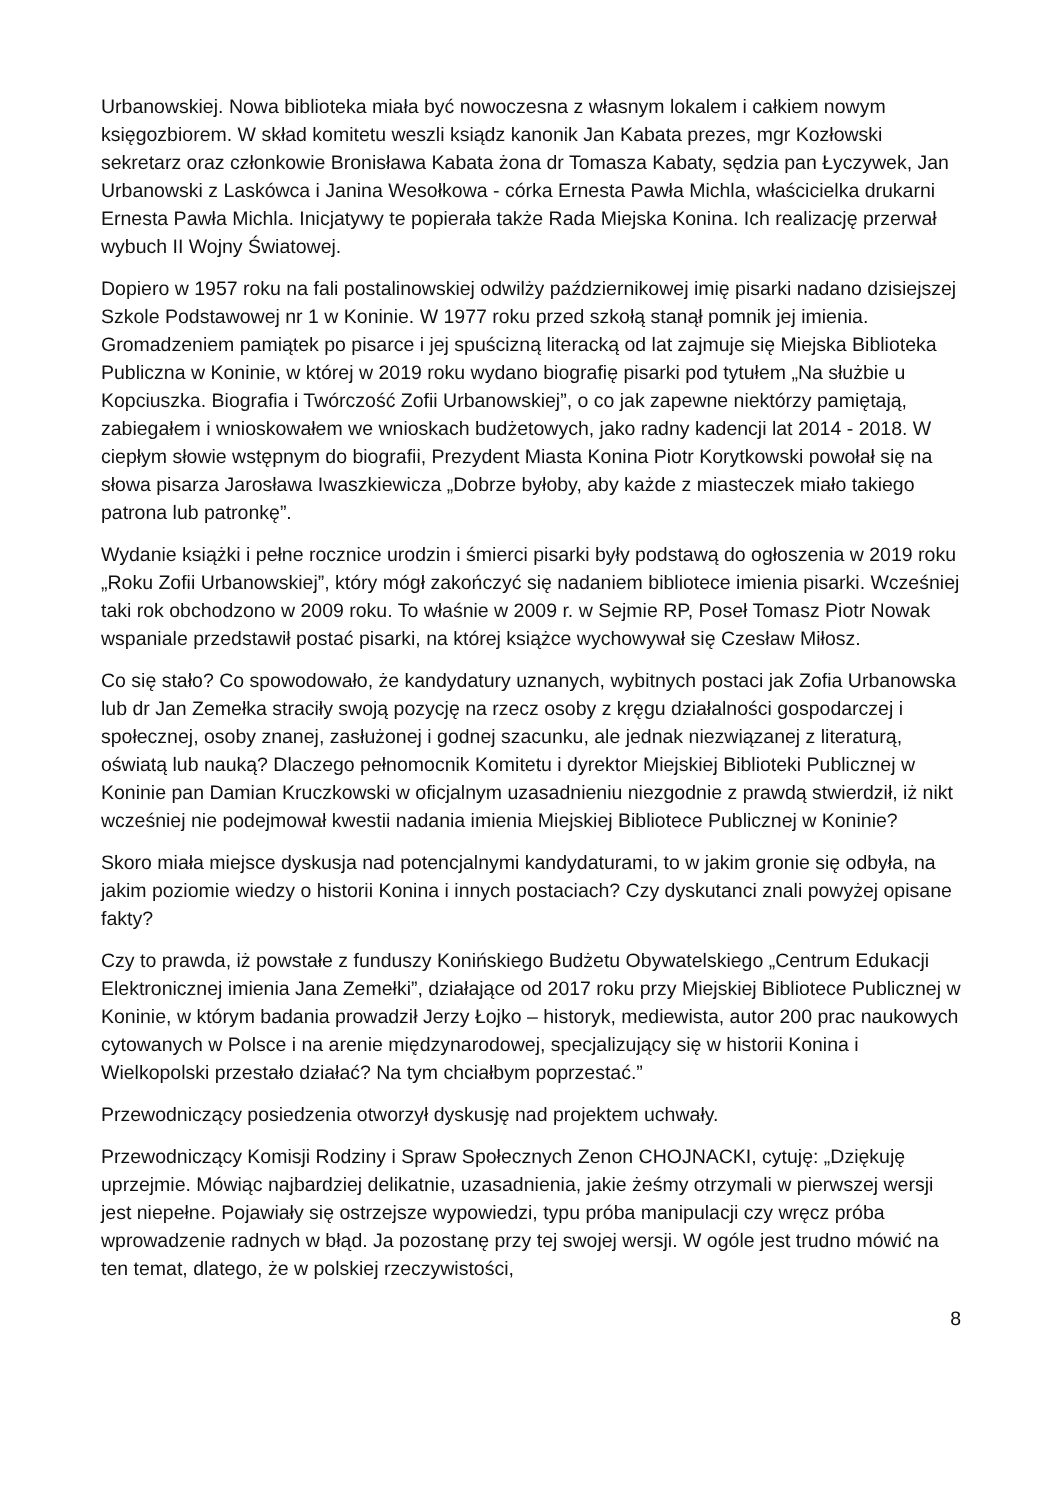Urbanowskiej. Nowa biblioteka miała być nowoczesna z własnym lokalem i całkiem nowym księgozbiorem. W skład komitetu weszli ksiądz kanonik Jan Kabata prezes, mgr Kozłowski sekretarz oraz członkowie Bronisława Kabata żona dr Tomasza Kabaty, sędzia pan Łyczywek, Jan Urbanowski z Laskówca i Janina Wesołkowa - córka Ernesta Pawła Michla, właścicielka drukarni Ernesta Pawła Michla. Inicjatywy te popierała także Rada Miejska Konina. Ich realizację przerwał wybuch II Wojny Światowej.
Dopiero w 1957 roku na fali postalinowskiej odwilży październikowej imię pisarki nadano dzisiejszej Szkole Podstawowej nr 1 w Koninie. W 1977 roku przed szkołą stanął pomnik jej imienia. Gromadzeniem pamiątek po pisarce i jej spuścizną literacką od lat zajmuje się Miejska Biblioteka Publiczna w Koninie, w której w 2019 roku wydano biografię pisarki pod tytułem „Na służbie u Kopciuszka. Biografia i Twórczość Zofii Urbanowskiej”, o co jak zapewne niektórzy pamiętają, zabiegałem i wnioskowałem we wnioskach budżetowych, jako radny kadencji lat 2014 - 2018. W ciepłym słowie wstępnym do biografii, Prezydent Miasta Konina Piotr Korytkowski powołał się na słowa pisarza Jarosława Iwaszkiewicza „Dobrze byłoby, aby każde z miasteczek miało takiego patrona lub patronkę”.
Wydanie książki i pełne rocznice urodzin i śmierci pisarki były podstawą do ogłoszenia w 2019 roku „Roku Zofii Urbanowskiej”, który mógł zakończyć się nadaniem bibliotece imienia pisarki. Wcześniej taki rok obchodzono w 2009 roku. To właśnie w 2009 r. w Sejmie RP, Poseł Tomasz Piotr Nowak wspaniale przedstawił postać pisarki, na której książce wychowywał się Czesław Miłosz.
Co się stało? Co spowodowało, że kandydatury uznanych, wybitnych postaci jak Zofia Urbanowska lub dr Jan Zemełka straciły swoją pozycję na rzecz osoby z kręgu działalności gospodarczej i społecznej, osoby znanej, zasłużonej i godnej szacunku, ale jednak niezwiązanej z literaturą, oświatą lub nauką? Dlaczego pełnomocnik Komitetu i dyrektor Miejskiej Biblioteki Publicznej w Koninie pan Damian Kruczkowski w oficjalnym uzasadnieniu niezgodnie z prawdą stwierdził, iż nikt wcześniej nie podejmował kwestii nadania imienia Miejskiej Bibliotece Publicznej w Koninie?
Skoro miała miejsce dyskusja nad potencjalnymi kandydaturami, to w jakim gronie się odbyła, na jakim poziomie wiedzy o historii Konina i innych postaciach? Czy dyskutanci znali powyżej opisane fakty?
Czy to prawda, iż powstałe z funduszy Konińskiego Budżetu Obywatelskiego „Centrum Edukacji Elektronicznej imienia Jana Zemełki”, działające od 2017 roku przy Miejskiej Bibliotece Publicznej w Koninie, w którym badania prowadził Jerzy Łojko – historyk, mediewista, autor 200 prac naukowych cytowanych w Polsce i na arenie międzynarodowej, specjalizujący się w historii Konina i Wielkopolski przestało działać? Na tym chciałbym poprzestać.”
Przewodniczący posiedzenia otworzył dyskusję nad projektem uchwały.
Przewodniczący Komisji Rodziny i Spraw Społecznych Zenon CHOJNACKI, cytuję: „Dziękuję uprzejmie. Mówiąc najbardziej delikatnie, uzasadnienia, jakie żeśmy otrzymali w pierwszej wersji jest niepełne. Pojawiały się ostrzejsze wypowiedzi, typu próba manipulacji czy wręcz próba wprowadzenie radnych w błąd. Ja pozostanę przy tej swojej wersji. W ogóle jest trudno mówić na ten temat, dlatego, że w polskiej rzeczywistości,
8